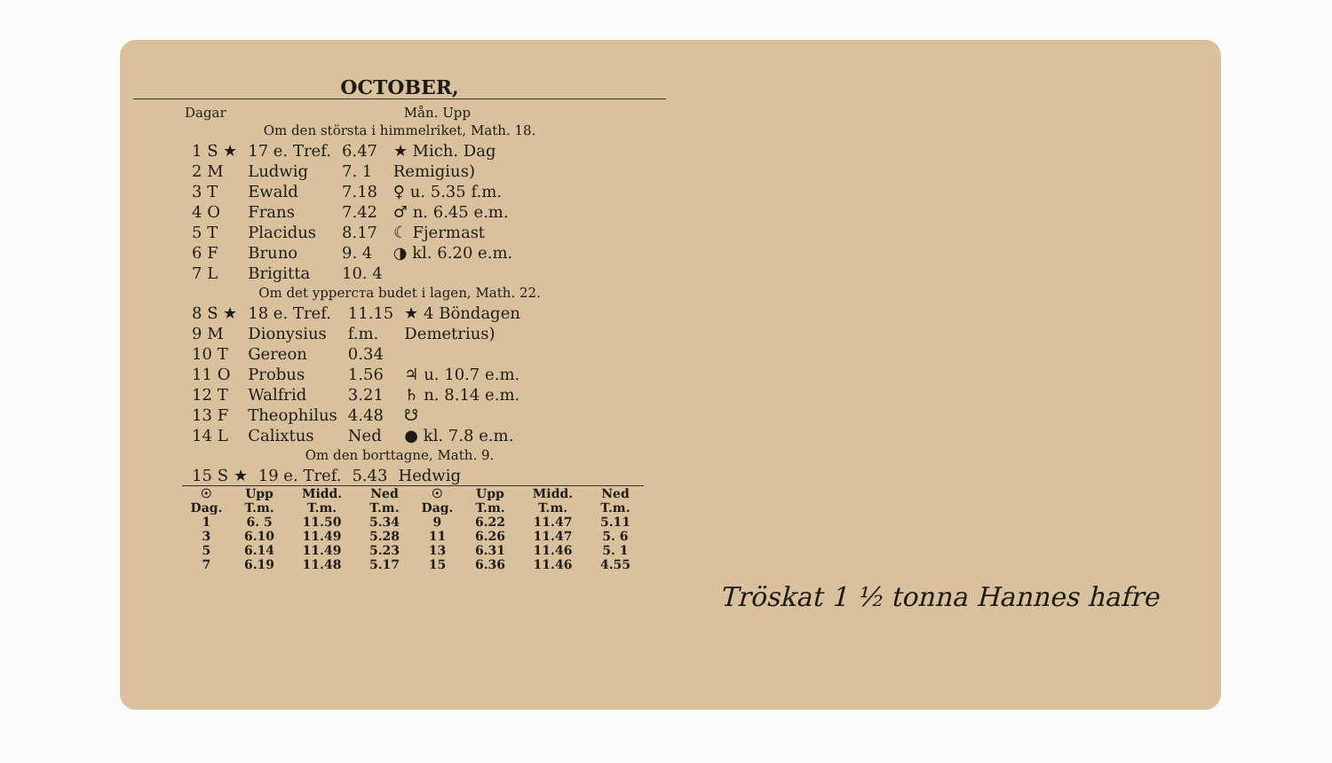OCTOBER,
Dagar Mån. Upp
Om den största i himmelriket, Math. 18.
| 1 S ★ | 17 e. Tref. | 6.47 | ★ Mich. Dag |
| 2 M | Ludwig | 7. 1 | Remigius) |
| 3 T | Ewald | 7.18 | ♀ u. 5.35 f.m. |
| 4 O | Frans | 7.42 | ♂ n. 6.45 e.m. |
| 5 T | Placidus | 8.17 | ☾ Fjermast |
| 6 F | Bruno | 9. 4 | ◑ kl. 6.20 e.m. |
| 7 L | Brigitta | 10. 4 | |
Om det ypperста budet i lagen, Math. 22.
| 8 S ★ | 18 e. Tref. | 11.15 | ★ 4 Böndagen |
| 9 M | Dionysius | f.m. | Demetrius) |
| 10 T | Gereon | 0.34 | |
| 11 O | Probus | 1.56 | ♃ u. 10.7 e.m. |
| 12 T | Walfrid | 3.21 | ♄ n. 8.14 e.m. |
| 13 F | Theophilus | 4.48 | ☋ |
| 14 L | Calixtus | Ned | ● kl. 7.8 e.m. |
Om den borttagne, Math. 9.
| 15 S ★ | 19 e. Tref. | 5.43 | Hedwig |
| ☉ Dag. | Upp T.m. | Midd. T.m. | Ned T.m. | ☉ Dag. | Upp T.m. | Midd. T.m. | Ned T.m. |
| --- | --- | --- | --- | --- | --- | --- | --- |
| 1 | 6. 5 | 11.50 | 5.34 | 9 | 6.22 | 11.47 | 5.11 |
| 3 | 6.10 | 11.49 | 5.28 | 11 | 6.26 | 11.47 | 5. 6 |
| 5 | 6.14 | 11.49 | 5.23 | 13 | 6.31 | 11.46 | 5. 1 |
| 7 | 6.19 | 11.48 | 5.17 | 15 | 6.36 | 11.46 | 4.55 |
Tröskat 1 ½ tonna Hannes hafre